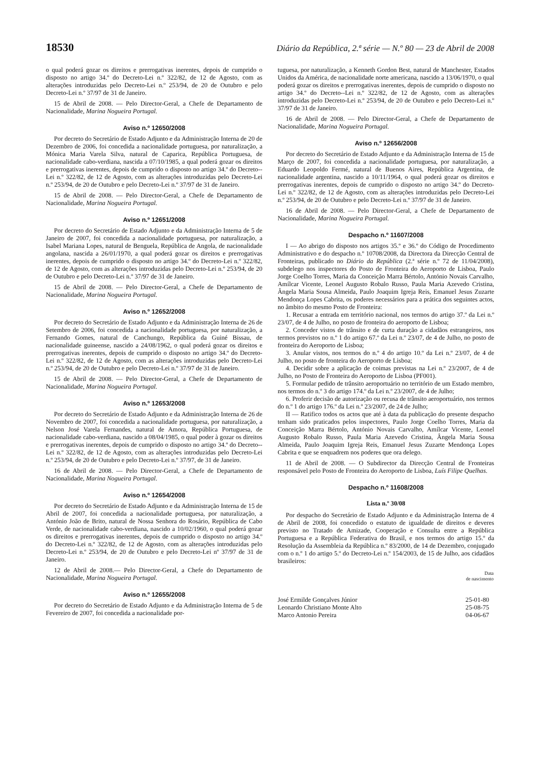18530 Diário da República, 2.ª série — N.º 80 — 23 de Abril de 2008
o qual poderá gozar os direitos e prerrogativas inerentes, depois de cumprido o disposto no artigo 34.º do Decreto-Lei n.º 322/82, de 12 de Agosto, com as alterações introduzidas pelo Decreto-Lei n.º 253/94, de 20 de Outubro e pelo Decreto-Lei n.º 37/97 de 31 de Janeiro.
15 de Abril de 2008. — Pelo Director-Geral, a Chefe de Departamento de Nacionalidade, Marina Nogueira Portugal.
Aviso n.º 12650/2008
Por decreto do Secretário de Estado Adjunto e da Administração Interna de 20 de Dezembro de 2006, foi concedida a nacionalidade portuguesa, por naturalização, a Mónica Maria Varela Silva, natural de Caparica, República Portuguesa, de nacionalidade cabo-verdiana, nascida a 07/10/1985, a qual poderá gozar os direitos e prerrogativas inerentes, depois de cumprido o disposto no artigo 34.º do Decreto--Lei n.º 322/82, de 12 de Agosto, com as alterações introduzidas pelo Decreto-Lei n.º 253/94, de 20 de Outubro e pelo Decreto-Lei n.º 37/97 de 31 de Janeiro.
15 de Abril de 2008. — Pelo Director-Geral, a Chefe de Departamento de Nacionalidade, Marina Nogueira Portugal.
Aviso n.º 12651/2008
Por decreto do Secretário de Estado Adjunto e da Administração Interna de 5 de Janeiro de 2007, foi concedida a nacionalidade portuguesa, por naturalização, a Isabel Mariana Lopes, natural de Benguela, República de Angola, de nacionalidade angolana, nascida a 26/01/1970, a qual poderá gozar os direitos e prerrogativas inerentes, depois de cumprido o disposto no artigo 34.º do Decreto-Lei n.º 322/82, de 12 de Agosto, com as alterações introduzidas pelo Decreto-Lei n.º 253/94, de 20 de Outubro e pelo Decreto-Lei n.º 37/97 de 31 de Janeiro.
15 de Abril de 2008. — Pelo Director-Geral, a Chefe de Departamento de Nacionalidade, Marina Nogueira Portugal.
Aviso n.º 12652/2008
Por decreto do Secretário de Estado Adjunto e da Administração Interna de 26 de Setembro de 2006, foi concedida a nacionalidade portuguesa, por naturalização, a Fernando Gomes, natural de Canchungo, República da Guiné Bissau, de nacionalidade guineense, nascido a 24/08/1962, o qual poderá gozar os direitos e prerrogativas inerentes, depois de cumprido o disposto no artigo 34.º do Decreto-Lei n.º 322/82, de 12 de Agosto, com as alterações introduzidas pelo Decreto-Lei n.º 253/94, de 20 de Outubro e pelo Decreto-Lei n.º 37/97 de 31 de Janeiro.
15 de Abril de 2008. — Pelo Director-Geral, a Chefe de Departamento de Nacionalidade, Marina Nogueira Portugal.
Aviso n.º 12653/2008
Por decreto do Secretário de Estado Adjunto e da Administração Interna de 26 de Novembro de 2007, foi concedida a nacionalidade portuguesa, por naturalização, a Nelson José Varela Fernandes, natural de Amora, República Portuguesa, de nacionalidade cabo-verdiana, nascido a 08/04/1985, o qual poder à gozar os direitos e prerrogativas inerentes, depois de cumprido o disposto no artigo 34.º do Decreto--Lei n.º 322/82, de 12 de Agosto, com as alterações introduzidas pelo Decreto-Lei n.º 253/94, de 20 de Outubro e pelo Decreto-Lei n.º 37/97, de 31 de Janeiro.
16 de Abril de 2008. — Pelo Director-Geral, a Chefe de Departamento de Nacionalidade, Marina Nogueira Portugal.
Aviso n.º 12654/2008
Por decreto do Secretário de Estado Adjunto e da Administração Interna de 15 de Abril de 2007, foi concedida a nacionalidade portuguesa, por naturalização, a António João de Brito, natural de Nossa Senhora do Rosário, República de Cabo Verde, de nacionalidade cabo-verdiana, nascido a 10/02/1960, o qual poderá gozar os direitos e prerrogativas inerentes, depois de cumprido o disposto no artigo 34.º do Decreto-Lei n.º 322/82, de 12 de Agosto, com as alterações introduzidas pelo Decreto-Lei n.º 253/94, de 20 de Outubro e pelo Decreto-Lei nº 37/97 de 31 de Janeiro.
12 de Abril de 2008.— Pelo Director-Geral, a Chefe do Departamento de Nacionalidade, Marina Nogueira Portugal.
Aviso n.º 12655/2008
Por decreto do Secretário de Estado Adjunto e da Administração Interna de 5 de Fevereiro de 2007, foi concedida a nacionalidade por-
tuguesa, por naturalização, a Kenneth Gordon Best, natural de Manchester, Estados Unidos da América, de nacionalidade norte americana, nascido a 13/06/1970, o qual poderá gozar os direitos e prerrogativas inerentes, depois de cumprido o disposto no artigo 34.º do Decreto--Lei n.º 322/82, de 12 de Agosto, com as alterações introduzidas pelo Decreto-Lei n.º 253/94, de 20 de Outubro e pelo Decreto-Lei n.º 37/97 de 31 de Janeiro.
16 de Abril de 2008. — Pelo Director-Geral, a Chefe de Departamento de Nacionalidade, Marina Nogueira Portugal.
Aviso n.º 12656/2008
Por decreto do Secretário de Estado Adjunto e da Administração Interna de 15 de Março de 2007, foi concedida a nacionalidade portuguesa, por naturalização, a Eduardo Leopoldo Fermé, natural de Buenos Aires, República Argentina, de nacionalidade argentina, nascido a 10/11/1964, o qual poderá gozar os direitos e prerrogativas inerentes, depois de cumprido o disposto no artigo 34.º do Decreto-Lei n.º 322/82, de 12 de Agosto, com as alterações introduzidas pelo Decreto-Lei n.º 253/94, de 20 de Outubro e pelo Decreto-Lei n.º 37/97 de 31 de Janeiro.
16 de Abril de 2008. — Pelo Director-Geral, a Chefe de Departamento de Nacionalidade, Marina Nogueira Portugal.
Despacho n.º 11607/2008
I — Ao abrigo do disposto nos artigos 35.º e 36.º do Código de Procedimento Administrativo e do despacho n.º 10708/2008, da Directora da Direcção Central de Fronteiras, publicado no Diário da República (2.ª série n.º 72 de 11/04/2008), subdelego nos inspectores do Posto de Fronteira do Aeroporto de Lisboa, Paulo Jorge Coelho Torres, Maria da Conceição Marra Bértolo, António Novais Carvalho, Amílcar Vicente, Leonel Augusto Robalo Russo, Paula Maria Azevedo Cristina, Ângela Maria Sousa Almeida, Paulo Joaquim Igreja Reis, Emanuel Jesus Zuzarte Mendonça Lopes Cabrita, os poderes necessários para a prática dos seguintes actos, no âmbito do mesmo Posto de Fronteira:
1. Recusar a entrada em território nacional, nos termos do artigo 37.º da Lei n.º 23/07, de 4 de Julho, no posto de fronteira do aeroporto de Lisboa;
2. Conceder vistos de trânsito e de curta duração a cidadãos estrangeiros, nos termos previstos no n.º 1 do artigo 67.º da Lei n.º 23/07, de 4 de Julho, no posto de fronteira do Aeroporto de Lisboa;
3. Anular vistos, nos termos do n.º 4 do artigo 10.º da Lei n.º 23/07, de 4 de Julho, no posto de fronteira do Aeroporto de Lisboa;
4. Decidir sobre a aplicação de coimas previstas na Lei n.º 23/2007, de 4 de Julho, no Posto de Fronteira do Aeroporto de Lisboa (PF001).
5. Formular pedido de trânsito aeroportuário no território de um Estado membro, nos termos do n.º 3 do artigo 174.º da Lei n.º 23/2007, de 4 de Julho;
6. Proferir decisão de autorização ou recusa de trânsito aeroportuário, nos termos do n.º 1 do artigo 176.º da Lei n.º 23/2007, de 24 de Julho;
II — Ratifico todos os actos que até à data da publicação do presente despacho tenham sido praticados pelos inspectores, Paulo Jorge Coelho Torres, Maria da Conceição Marra Bértolo, António Novais Carvalho, Amílcar Vicente, Leonel Augusto Robalo Russo, Paula Maria Azevedo Cristina, Ângela Maria Sousa Almeida, Paulo Joaquim Igreja Reis, Emanuel Jesus Zuzarte Mendonça Lopes Cabrita e que se enquadrem nos poderes que ora delego.
11 de Abril de 2008. — O Subdirector da Direcção Central de Fronteiras responsável pelo Posto de Fronteira do Aeroporto de Lisboa, Luís Filipe Quelhas.
Despacho n.º 11608/2008
Lista n.º 30/08
Por despacho do Secretário de Estado Adjunto e da Administração Interna de 4 de Abril de 2008, foi concedido o estatuto de igualdade de direitos e deveres previsto no Tratado de Amizade, Cooperação e Consulta entre a República Portuguesa e a República Federativa do Brasil, e nos termos do artigo 15.º da Resolução da Assembleia da República n.º 83/2000, de 14 de Dezembro, conjugado com o n.º 1 do artigo 5.º do Decreto-Lei n.º 154/2003, de 15 de Julho, aos cidadãos brasileiros:
| | Data de nascimento |
| --- | --- |
| José Ermilde Gonçalves Júnior | 25-01-80 |
| Leonardo Christiano Monte Alto | 25-08-75 |
| Marco Antonio Pereira | 04-06-67 |